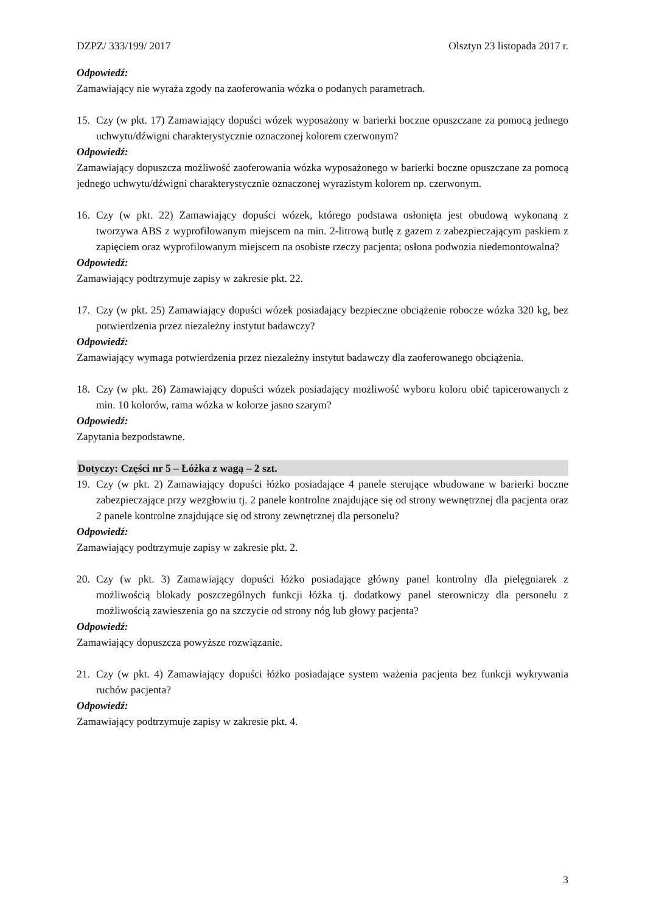DZPZ/ 333/199/ 2017 Olsztyn 23 listopada 2017 r.
Odpowiedź:
Zamawiający nie wyraża zgody na zaoferowania wózka o podanych parametrach.
15. Czy (w pkt. 17) Zamawiający dopuści wózek wyposażony w barierki boczne opuszczane za pomocą jednego uchwytu/dźwigni charakterystycznie oznaczonej kolorem czerwonym?
Odpowiedź:
Zamawiający dopuszcza możliwość zaoferowania wózka wyposażonego w barierki boczne opuszczane za pomocą jednego uchwytu/dźwigni charakterystycznie oznaczonej wyrazistym kolorem np. czerwonym.
16. Czy (w pkt. 22) Zamawiający dopuści wózek, którego podstawa osłonięta jest obudową wykonaną z tworzywa ABS z wyprofilowanym miejscem na min. 2-litrową butlę z gazem z zabezpieczającym paskiem z zapięciem oraz wyprofilowanym miejscem na osobiste rzeczy pacjenta; osłona podwozia niedemontowalna?
Odpowiedź:
Zamawiający podtrzymuje zapisy w zakresie pkt. 22.
17. Czy (w pkt. 25) Zamawiający dopuści wózek posiadający bezpieczne obciążenie robocze wózka 320 kg, bez potwierdzenia przez niezależny instytut badawczy?
Odpowiedź:
Zamawiający wymaga potwierdzenia przez niezależny instytut badawczy dla zaoferowanego obciążenia.
18. Czy (w pkt. 26) Zamawiający dopuści wózek posiadający możliwość wyboru koloru obić tapicerowanych z min. 10 kolorów, rama wózka w kolorze jasno szarym?
Odpowiedź:
Zapytania bezpodstawne.
Dotyczy: Części nr 5 – Łóżka z wagą – 2 szt.
19. Czy (w pkt. 2) Zamawiający dopuści łóżko posiadające 4 panele sterujące wbudowane w barierki boczne zabezpieczające przy wezgłowiu tj. 2 panele kontrolne znajdujące się od strony wewnętrznej dla pacjenta oraz 2 panele kontrolne znajdujące się od strony zewnętrznej dla personelu?
Odpowiedź:
Zamawiający podtrzymuje zapisy w zakresie pkt. 2.
20. Czy (w pkt. 3) Zamawiający dopuści łóżko posiadające główny panel kontrolny dla pielęgniarek z możliwością blokady poszczególnych funkcji łóżka tj. dodatkowy panel sterowniczy dla personelu z możliwością zawieszenia go na szczycie od strony nóg lub głowy pacjenta?
Odpowiedź:
Zamawiający dopuszcza powyższe rozwiązanie.
21. Czy (w pkt. 4) Zamawiający dopuści łóżko posiadające system ważenia pacjenta bez funkcji wykrywania ruchów pacjenta?
Odpowiedź:
Zamawiający podtrzymuje zapisy w zakresie pkt. 4.
3